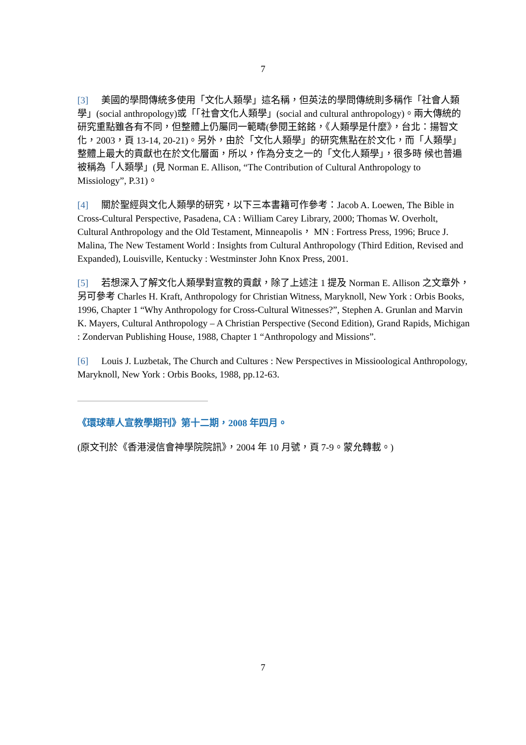7
[3] 美國的學問傳統多使用「文化人類學」這名稱，但英法的學問傳統則多稱作「社會人類學」(social anthropology)或「「社會文化人類學」(social and cultural anthropology)。兩大傳統的研究重點雖各有不同，但整體上仍屬同一範疇(參閱王銘銘，《人類學是什麼》，台北：揚智文化，2003，頁 13-14, 20-21)。另外，由於「文化人類學」的研究焦點在於文化，而「人類學」整體上最大的貢獻也在於文化層面，所以，作為分支之一的「文化人類學」，很多時 候也普遍被稱為「人類學」(見 Norman E. Allison, “The Contribution of Cultural Anthropology to Missiology”, P.31)。
[4] 關於聖經與文化人類學的研究，以下三本書籍可作參考：Jacob A. Loewen, The Bible in Cross-Cultural Perspective, Pasadena, CA : William Carey Library, 2000; Thomas W. Overholt, Cultural Anthropology and the Old Testament, Minneapolis， MN : Fortress Press, 1996; Bruce J. Malina, The New Testament World : Insights from Cultural Anthropology (Third Edition, Revised and Expanded), Louisville, Kentucky : Westminster John Knox Press, 2001.
[5] 若想深入了解文化人類學對宣教的貢獻，除了上述注 1 提及 Norman E. Allison 之文章外，另可參考 Charles H. Kraft, Anthropology for Christian Witness, Maryknoll, New York : Orbis Books, 1996, Chapter 1 “Why Anthropology for Cross-Cultural Witnesses?”, Stephen A. Grunlan and Marvin K. Mayers, Cultural Anthropology – A Christian Perspective (Second Edition), Grand Rapids, Michigan : Zondervan Publishing House, 1988, Chapter 1 “Anthropology and Missions”.
[6] Louis J. Luzbetak, The Church and Cultures : New Perspectives in Missioological Anthropology, Maryknoll, New York : Orbis Books, 1988, pp.12-63.
《環球華人宣教學期刊》第十二期，2008 年四月。
(原文刊於《香港浸信會神學院院訊》，2004 年 10 月號，頁 7-9。蒙允轉載。)
7